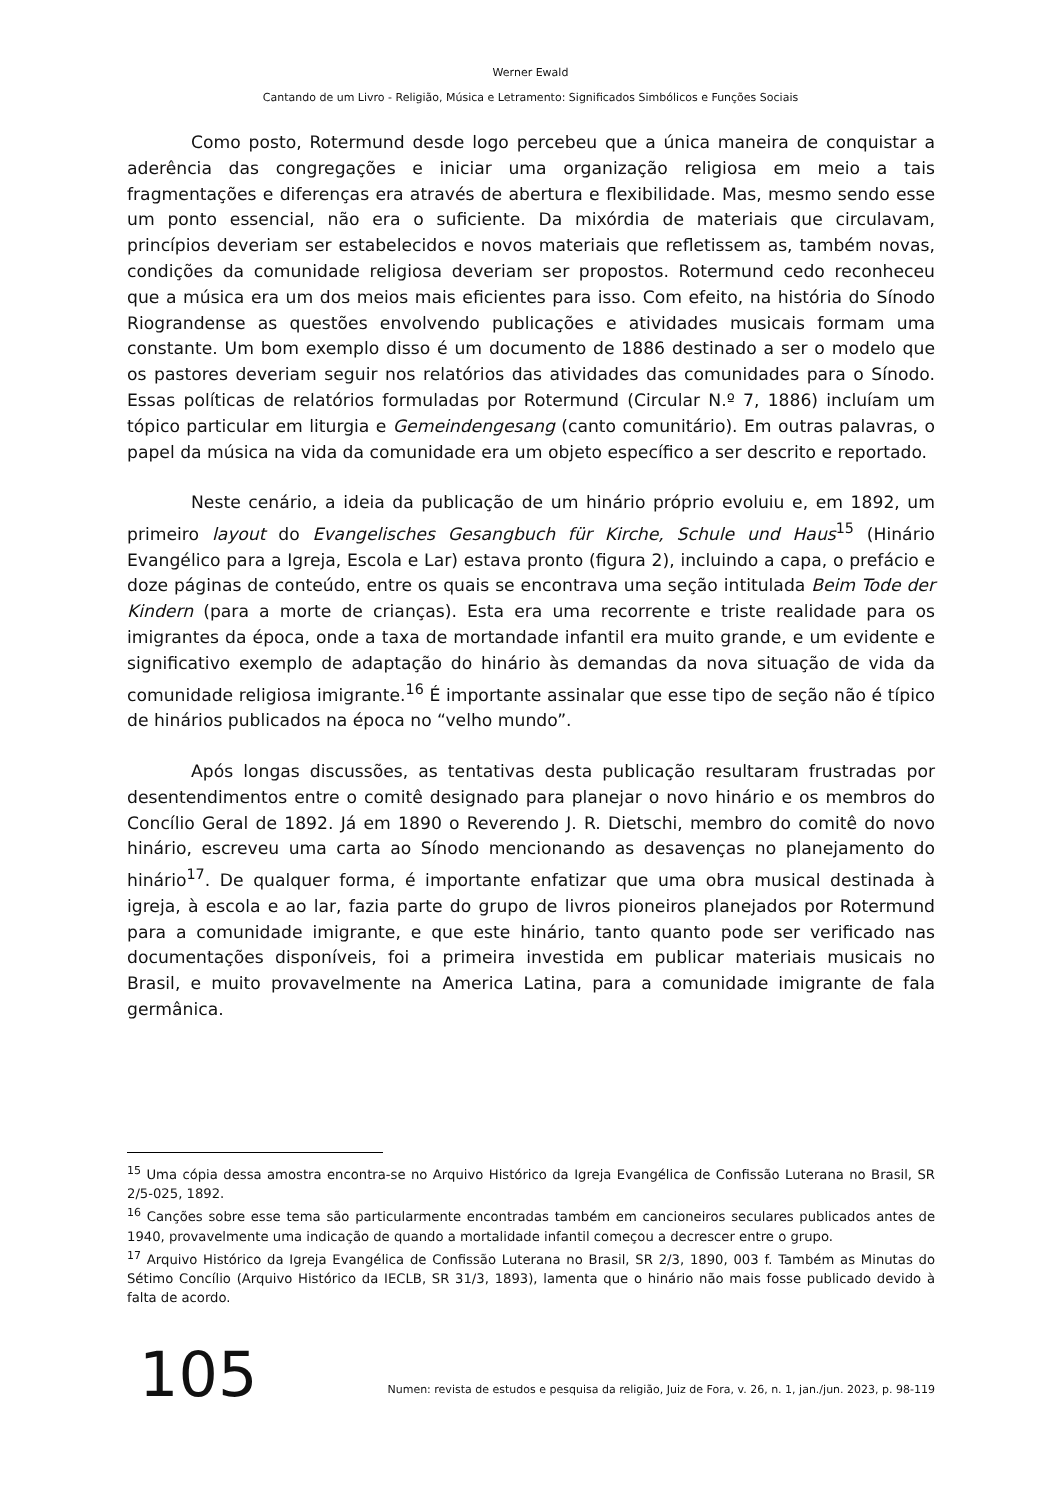Werner Ewald
Cantando de um Livro - Religião, Música e Letramento: Significados Simbólicos e Funções Sociais
Como posto, Rotermund desde logo percebeu que a única maneira de conquistar a aderência das congregações e iniciar uma organização religiosa em meio a tais fragmentações e diferenças era através de abertura e flexibilidade. Mas, mesmo sendo esse um ponto essencial, não era o suficiente. Da mixórdia de materiais que circulavam, princípios deveriam ser estabelecidos e novos materiais que refletissem as, também novas, condições da comunidade religiosa deveriam ser propostos. Rotermund cedo reconheceu que a música era um dos meios mais eficientes para isso. Com efeito, na história do Sínodo Riograndense as questões envolvendo publicações e atividades musicais formam uma constante. Um bom exemplo disso é um documento de 1886 destinado a ser o modelo que os pastores deveriam seguir nos relatórios das atividades das comunidades para o Sínodo. Essas políticas de relatórios formuladas por Rotermund (Circular N.º 7, 1886) incluíam um tópico particular em liturgia e Gemeindengesang (canto comunitário). Em outras palavras, o papel da música na vida da comunidade era um objeto específico a ser descrito e reportado.
Neste cenário, a ideia da publicação de um hinário próprio evoluiu e, em 1892, um primeiro layout do Evangelisches Gesangbuch für Kirche, Schule und Haus<sup>15</sup> (Hinário Evangélico para a Igreja, Escola e Lar) estava pronto (figura 2), incluindo a capa, o prefácio e doze páginas de conteúdo, entre os quais se encontrava uma seção intitulada Beim Tode der Kindern (para a morte de crianças). Esta era uma recorrente e triste realidade para os imigrantes da época, onde a taxa de mortandade infantil era muito grande, e um evidente e significativo exemplo de adaptação do hinário às demandas da nova situação de vida da comunidade religiosa imigrante.<sup>16</sup> É importante assinalar que esse tipo de seção não é típico de hinários publicados na época no “velho mundo”.
Após longas discussões, as tentativas desta publicação resultaram frustradas por desentendimentos entre o comitê designado para planejar o novo hinário e os membros do Concílio Geral de 1892. Já em 1890 o Reverendo J. R. Dietschi, membro do comitê do novo hinário, escreveu uma carta ao Sínodo mencionando as desavenças no planejamento do hinário<sup>17</sup>. De qualquer forma, é importante enfatizar que uma obra musical destinada à igreja, à escola e ao lar, fazia parte do grupo de livros pioneiros planejados por Rotermund para a comunidade imigrante, e que este hinário, tanto quanto pode ser verificado nas documentações disponíveis, foi a primeira investida em publicar materiais musicais no Brasil, e muito provavelmente na America Latina, para a comunidade imigrante de fala germânica.
<sup>15</sup> Uma cópia dessa amostra encontra-se no Arquivo Histórico da Igreja Evangélica de Confissão Luterana no Brasil, SR 2/5-025, 1892.
<sup>16</sup> Canções sobre esse tema são particularmente encontradas também em cancioneiros seculares publicados antes de 1940, provavelmente uma indicação de quando a mortalidade infantil começou a decrescer entre o grupo.
<sup>17</sup> Arquivo Histórico da Igreja Evangélica de Confissão Luterana no Brasil, SR 2/3, 1890, 003 f. Também as Minutas do Sétimo Concílio (Arquivo Histórico da IECLB, SR 31/3, 1893), lamenta que o hinário não mais fosse publicado devido à falta de acordo.
105 Numen: revista de estudos e pesquisa da religião, Juiz de Fora, v. 26, n. 1, jan./jun. 2023, p. 98-119